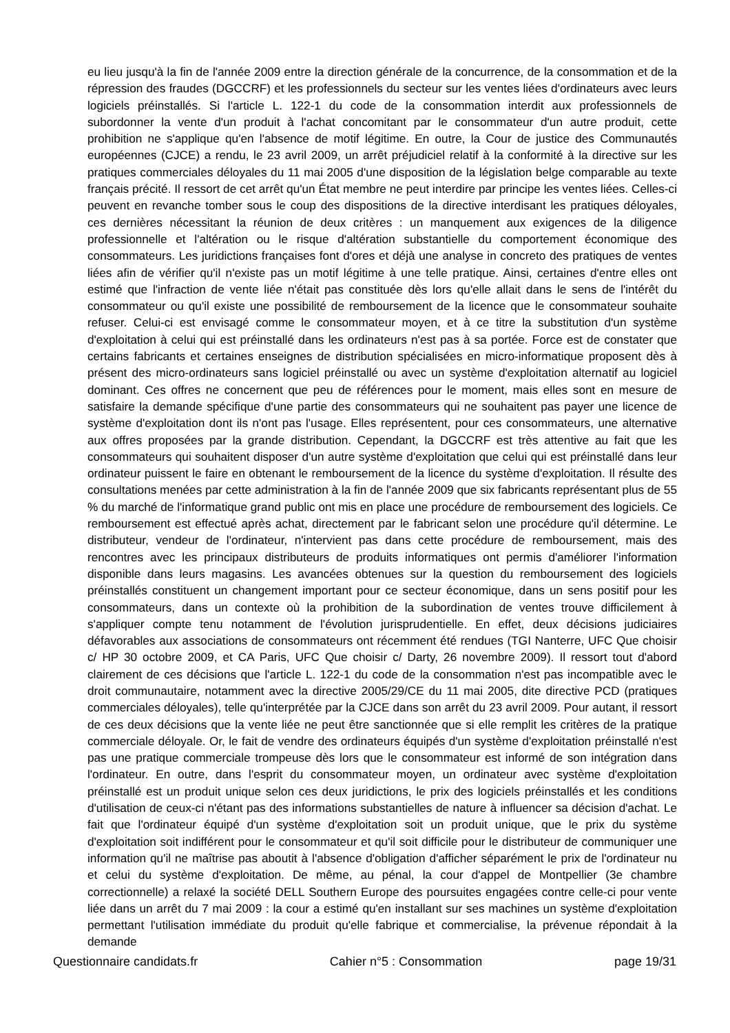eu lieu jusqu'à la fin de l'année 2009 entre la direction générale de la concurrence, de la consommation et de la répression des fraudes (DGCCRF) et les professionnels du secteur sur les ventes liées d'ordinateurs avec leurs logiciels préinstallés. Si l'article L. 122-1 du code de la consommation interdit aux professionnels de subordonner la vente d'un produit à l'achat concomitant par le consommateur d'un autre produit, cette prohibition ne s'applique qu'en l'absence de motif légitime. En outre, la Cour de justice des Communautés européennes (CJCE) a rendu, le 23 avril 2009, un arrêt préjudiciel relatif à la conformité à la directive sur les pratiques commerciales déloyales du 11 mai 2005 d'une disposition de la législation belge comparable au texte français précité. Il ressort de cet arrêt qu'un État membre ne peut interdire par principe les ventes liées. Celles-ci peuvent en revanche tomber sous le coup des dispositions de la directive interdisant les pratiques déloyales, ces dernières nécessitant la réunion de deux critères : un manquement aux exigences de la diligence professionnelle et l'altération ou le risque d'altération substantielle du comportement économique des consommateurs. Les juridictions françaises font d'ores et déjà une analyse in concreto des pratiques de ventes liées afin de vérifier qu'il n'existe pas un motif légitime à une telle pratique. Ainsi, certaines d'entre elles ont estimé que l'infraction de vente liée n'était pas constituée dès lors qu'elle allait dans le sens de l'intérêt du consommateur ou qu'il existe une possibilité de remboursement de la licence que le consommateur souhaite refuser. Celui-ci est envisagé comme le consommateur moyen, et à ce titre la substitution d'un système d'exploitation à celui qui est préinstallé dans les ordinateurs n'est pas à sa portée. Force est de constater que certains fabricants et certaines enseignes de distribution spécialisées en micro-informatique proposent dès à présent des micro-ordinateurs sans logiciel préinstallé ou avec un système d'exploitation alternatif au logiciel dominant. Ces offres ne concernent que peu de références pour le moment, mais elles sont en mesure de satisfaire la demande spécifique d'une partie des consommateurs qui ne souhaitent pas payer une licence de système d'exploitation dont ils n'ont pas l'usage. Elles représentent, pour ces consommateurs, une alternative aux offres proposées par la grande distribution. Cependant, la DGCCRF est très attentive au fait que les consommateurs qui souhaitent disposer d'un autre système d'exploitation que celui qui est préinstallé dans leur ordinateur puissent le faire en obtenant le remboursement de la licence du système d'exploitation. Il résulte des consultations menées par cette administration à la fin de l'année 2009 que six fabricants représentant plus de 55 % du marché de l'informatique grand public ont mis en place une procédure de remboursement des logiciels. Ce remboursement est effectué après achat, directement par le fabricant selon une procédure qu'il détermine. Le distributeur, vendeur de l'ordinateur, n'intervient pas dans cette procédure de remboursement, mais des rencontres avec les principaux distributeurs de produits informatiques ont permis d'améliorer l'information disponible dans leurs magasins. Les avancées obtenues sur la question du remboursement des logiciels préinstallés constituent un changement important pour ce secteur économique, dans un sens positif pour les consommateurs, dans un contexte où la prohibition de la subordination de ventes trouve difficilement à s'appliquer compte tenu notamment de l'évolution jurisprudentielle. En effet, deux décisions judiciaires défavorables aux associations de consommateurs ont récemment été rendues (TGI Nanterre, UFC Que choisir c/ HP 30 octobre 2009, et CA Paris, UFC Que choisir c/ Darty, 26 novembre 2009). Il ressort tout d'abord clairement de ces décisions que l'article L. 122-1 du code de la consommation n'est pas incompatible avec le droit communautaire, notamment avec la directive 2005/29/CE du 11 mai 2005, dite directive PCD (pratiques commerciales déloyales), telle qu'interprétée par la CJCE dans son arrêt du 23 avril 2009. Pour autant, il ressort de ces deux décisions que la vente liée ne peut être sanctionnée que si elle remplit les critères de la pratique commerciale déloyale. Or, le fait de vendre des ordinateurs équipés d'un système d'exploitation préinstallé n'est pas une pratique commerciale trompeuse dès lors que le consommateur est informé de son intégration dans l'ordinateur. En outre, dans l'esprit du consommateur moyen, un ordinateur avec système d'exploitation préinstallé est un produit unique selon ces deux juridictions, le prix des logiciels préinstallés et les conditions d'utilisation de ceux-ci n'étant pas des informations substantielles de nature à influencer sa décision d'achat. Le fait que l'ordinateur équipé d'un système d'exploitation soit un produit unique, que le prix du système d'exploitation soit indifférent pour le consommateur et qu'il soit difficile pour le distributeur de communiquer une information qu'il ne maîtrise pas aboutit à l'absence d'obligation d'afficher séparément le prix de l'ordinateur nu et celui du système d'exploitation. De même, au pénal, la cour d'appel de Montpellier (3e chambre correctionnelle) a relaxé la société DELL Southern Europe des poursuites engagées contre celle-ci pour vente liée dans un arrêt du 7 mai 2009 : la cour a estimé qu'en installant sur ses machines un système d'exploitation permettant l'utilisation immédiate du produit qu'elle fabrique et commercialise, la prévenue répondait à la demande
Questionnaire candidats.fr Cahier n°5 : Consommation page 19/31